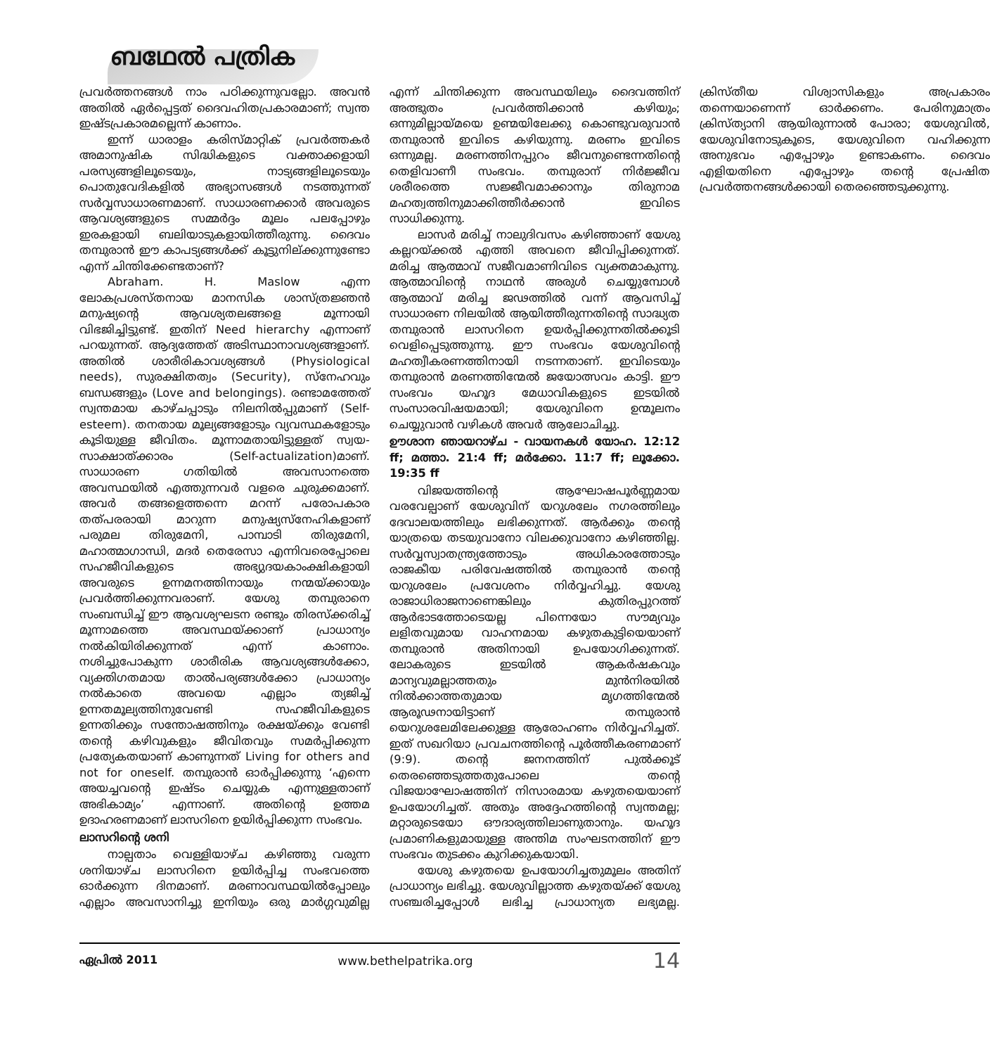ബഥേൽ പത്രിക
പ്രവർത്തനങ്ങൾ നാം പഠിക്കുന്നുവല്ലോ. അവൻ അതിൽ ഏർപ്പെട്ടത് ദൈവഹിതപ്രകാരമാണ്; സ്വന്ത ഇഷ്ടപ്രകാരമല്ലെന്ന് കാണാം.
ഇന്ന് ധാരാളം കരിസ്മാറ്റിക് പ്രവർത്തകർ അമാനുഷിക സിദ്ധികളുടെ വക്താക്കളായി പരസ്യങ്ങളിലൂടെയും, നാട്യങ്ങളിലൂടെയും പൊതുവേദികളിൽ അഭ്യാസങ്ങൾ നടത്തുന്നത് സർവ്വസാധാരണമാണ്. സാധാരണക്കാർ അവരുടെ ആവശ്യങ്ങളുടെ സമ്മർദ്ദം മൂലം പലപ്പോഴും ഇരകളായി ബലിയാടുകളായിത്തീരുന്നു. ദൈവം തമ്പുരാൻ ഈ കാപട്യങ്ങൾക്ക് കൂട്ടുനില്ക്കുന്നുണ്ടോ എന്ന് ചിന്തിക്കേണ്ടതാണ്?
Abraham. H. Maslow എന്ന ലോകപ്രശസ്തനായ മാനസിക ശാസ്ത്രജ്ഞൻ മനുഷ്യന്റെ ആവശ്യതലങ്ങളെ മൂന്നായി വിഭജിച്ചിട്ടുണ്ട്. ഇതിന് Need hierarchy എന്നാണ് പറയുന്നത്. ആദ്യത്തേത് അടിസ്ഥാനാവശ്യങ്ങളാണ്. അതിൽ ശാരീരികാവശ്യങ്ങൾ (Physiological needs), സുരക്ഷിതത്വം (Security), സ്നേഹവും ബന്ധങ്ങളും (Love and belongings). രണ്ടാമത്തേത് സ്വന്തമായ കാഴ്ചപ്പാടും നിലനിൽപ്പുമാണ് (Self-esteem). തനതായ മൂല്യങ്ങളോടും വ്യവസ്ഥകളോടും കൂടിയുള്ള ജീവിതം. മൂന്നാമതായിട്ടുള്ളത് സ്വയ-സാക്ഷാത്ക്കാരം (Self-actualization)മാണ്. സാധാരണ ഗതിയിൽ അവസാനത്തെ അവസ്ഥയിൽ എത്തുന്നവർ വളരെ ചുരുക്കമാണ്. അവർ തങ്ങളെത്തന്നെ മറന്ന് പരോപകാര തത്പരരായി മാറുന്ന മനുഷ്യസ്നേഹികളാണ് പരുമല തിരുമേനി, പാമ്പാടി തിരുമേനി, മഹാത്മാഗാന്ധി, മദർ തെരേസാ എന്നിവരെപ്പോലെ സഹജീവികളുടെ അഭ്യുദയകാംക്ഷികളായി അവരുടെ ഉന്നമനത്തിനായും നന്മയ്ക്കായും പ്രവർത്തിക്കുന്നവരാണ്. യേശു തമ്പുരാനെ സംബന്ധിച്ച് ഈ ആവശ്യഘടന രണ്ടും തിരസ്ക്കരിച്ച് മൂന്നാമത്തെ അവസ്ഥയ്ക്കാണ് പ്രാധാന്യം നൽകിയിരിക്കുന്നത് എന്ന് കാണാം. നശിച്ചുപോകുന്ന ശാരീരിക ആവശ്യങ്ങൾക്കോ, വ്യക്തിഗതമായ താൽപര്യങ്ങൾക്കോ പ്രാധാന്യം നൽകാതെ അവയെ എല്ലാം ത്യജിച്ച് ഉന്നതമൂല്യത്തിനുവേണ്ടി സഹജീവികളുടെ ഉന്നതിക്കും സന്തോഷത്തിനും രക്ഷയ്ക്കും വേണ്ടി തന്റെ കഴിവുകളും ജീവിതവും സമർപ്പിക്കുന്ന പ്രത്യേകതയാണ് കാണുന്നത് Living for others and not for oneself. തമ്പുരാൻ ഓർപ്പിക്കുന്നു ‘എന്നെ അയച്ചവന്റെ ഇഷ്ടം ചെയ്യുക എന്നുള്ളതാണ് അഭികാമ്യം’ എന്നാണ്. അതിന്റെ ഉത്തമ ഉദാഹരണമാണ് ലാസറിനെ ഉയിർപ്പിക്കുന്ന സംഭവം.
ലാസറിന്റെ ശനി
നാല്പതാം വെള്ളിയാഴ്ച കഴിഞ്ഞു വരുന്ന ശനിയാഴ്ച ലാസറിനെ ഉയിർപ്പിച്ച സംഭവത്തെ ഓർക്കുന്ന ദിനമാണ്. മരണാവസ്ഥയിൽപ്പോലും എല്ലാം അവസാനിച്ചു ഇനിയും ഒരു മാർഗ്ഗവുമില്ല എന്ന് ചിന്തിക്കുന്ന അവസ്ഥയിലും ദൈവത്തിന് അത്ഭുതം പ്രവർത്തിക്കാൻ കഴിയും; ഒന്നുമില്ലായ്മയെ ഉണ്മയിലേക്കു കൊണ്ടുവരുവാൻ തമ്പുരാൻ ഇവിടെ കഴിയുന്നു. മരണം ഇവിടെ ഒന്നുമല്ല. മരണത്തിനപ്പുറം ജീവനുണ്ടെന്നതിന്റെ തെളിവാണീ സംഭവം. തമ്പുരാന് നിർജ്ജീവ ശരീരത്തെ സജ്ജീവമാക്കാനും തിരുനാമ മഹത്വത്തിനുമാക്കിത്തീർക്കാൻ ഇവിടെ സാധിക്കുന്നു.
ലാസർ മരിച്ച് നാലുദിവസം കഴിഞ്ഞാണ് യേശു കല്ലറയ്ക്കൽ എത്തി അവനെ ജീവിപ്പിക്കുന്നത്. മരിച്ച ആത്മാവ് സജീവമാണിവിടെ വ്യക്തമാകുന്നു. ആത്മാവിന്റെ നാഥൻ അരുൾ ചെയ്യുമ്പോൾ ആത്മാവ് മരിച്ച ജഢത്തിൽ വന്ന് ആവസിച്ച് സാധാരണ നിലയിൽ ആയിത്തീരുന്നതിന്റെ സാദ്ധ്യത തമ്പുരാൻ ലാസറിനെ ഉയർപ്പിക്കുന്നതിൽക്കൂടി വെളിപ്പെടുത്തുന്നു. ഈ സംഭവം യേശുവിന്റെ മഹത്വീകരണത്തിനായി നടന്നതാണ്. ഇവിടെയും തമ്പുരാൻ മരണത്തിന്മേൽ ജയോത്സവം കാട്ടി. ഈ സംഭവം യഹൂദ മേധാവികളുടെ ഇടയിൽ സംസാരവിഷയമായി; യേശുവിനെ ഉന്മൂലനം ചെയ്യുവാൻ വഴികൾ അവർ ആലോചിച്ചു.
ഊശാന ഞായറാഴ്ച - വായനകൾ യോഹ. 12:12 ff; മത്താ. 21:4 ff; മർക്കോ. 11:7 ff; ലൂക്കോ. 19:35 ff
വിജയത്തിന്റെ ആഘോഷപൂർണ്ണമായ വരവേല്പാണ് യേശുവിന് യറുശലേം നഗരത്തിലും ദേവാലയത്തിലും ലഭിക്കുന്നത്. ആർക്കും തന്റെ യാത്രയെ തടയുവാനോ വിലക്കുവാനോ കഴിഞ്ഞില്ല. സർവ്വസ്വാതന്ത്ര്യത്തോടും അധികാരത്തോടും രാജകീയ പരിവേഷത്തിൽ തമ്പുരാൻ തന്റെ യറുശലേം പ്രവേശനം നിർവ്വഹിച്ചു. യേശു രാജാധിരാജനാണെങ്കിലും കുതിരപ്പുറത്ത് ആർഭാടത്തോടെയല്ല പിന്നെയോ സൗമ്യവും ലളിതവുമായ വാഹനമായ കഴുതകുട്ടിയെയാണ് തമ്പുരാൻ അതിനായി ഉപയോഗിക്കുന്നത്. ലോകരുടെ ഇടയിൽ ആകർഷകവും മാന്യവുമല്ലാത്തതും മുൻനിരയിൽ നിൽക്കാത്തതുമായ മൃഗത്തിന്മേൽ ആരൂഢനായിട്ടാണ് തമ്പുരാൻ യെറുശലേമിലേക്കുള്ള ആരോഹണം നിർവ്വഹിച്ചത്. ഇത് സഖറിയാ പ്രവചനത്തിന്റെ പൂർത്തീകരണമാണ് (9:9). തന്റെ ജനനത്തിന് പുൽക്കൂട് തെരഞ്ഞെടുത്തതുപോലെ തന്റെ വിജയാഘോഷത്തിന് നിസാരമായ കഴുതയെയാണ് ഉപയോഗിച്ചത്. അതും അദ്ദേഹത്തിന്റെ സ്വന്തമല്ല; മറ്റാരുടെയോ ഔദാര്യത്തിലാണുതാനും. യഹൂദ പ്രമാണികളുമായുള്ള അന്തിമ സംഘടനത്തിന് ഈ സംഭവം തുടക്കം കുറിക്കുകയായി.
യേശു കഴുതയെ ഉപയോഗിച്ചതുമൂലം അതിന് പ്രാധാന്യം ലഭിച്ചു. യേശുവില്ലാത്ത കഴുതയ്ക്ക് യേശു സഞ്ചരിച്ചപ്പോൾ ലഭിച്ച പ്രാധാന്യത ലഭ്യമല്ല. ക്രിസ്തീയ വിശ്വാസികളും അപ്രകാരം തന്നെയാണെന്ന് ഓർക്കണം. പേരിനുമാത്രം ക്രിസ്ത്യാനി ആയിരുന്നാൽ പോരാ; യേശുവിൽ, യേശുവിനോടുകൂടെ, യേശുവിനെ വഹിക്കുന്ന അനുഭവം എപ്പോഴും ഉണ്ടാകണം. ദൈവം എളിയതിനെ എപ്പോഴും തന്റെ പ്രേഷിത പ്രവർത്തനങ്ങൾക്കായി തെരഞ്ഞെടുക്കുന്നു.
ഏപ്രിൽ 2011 www.bethelpatrika.org 14